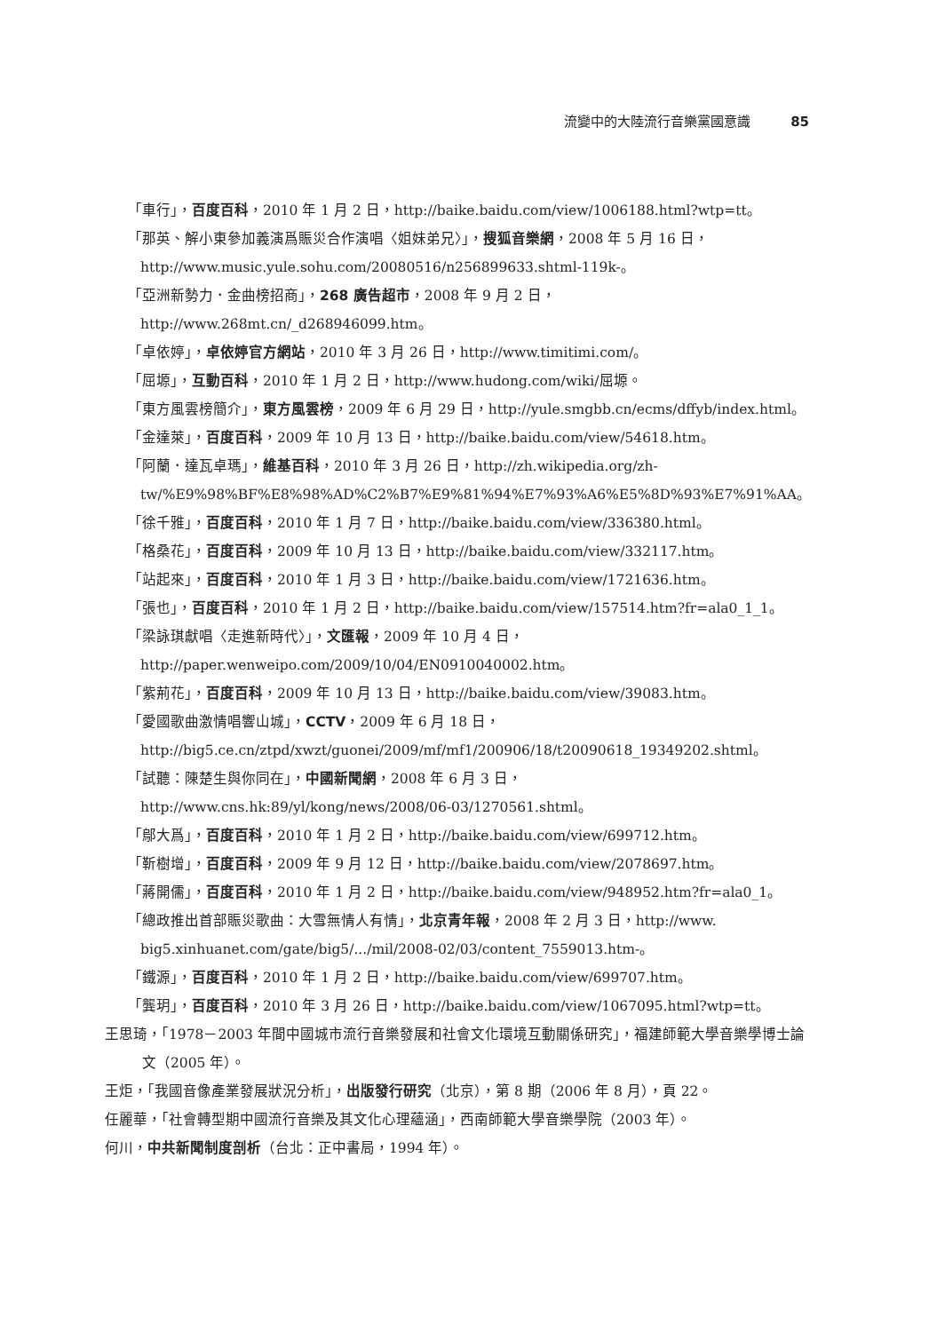流變中的大陸流行音樂黨國意識 85
「車行」，百度百科，2010 年 1 月 2 日，http://baike.baidu.com/view/1006188.html?wtp=tt。
「那英、解小東參加義演爲賑災合作演唱〈姐妹弟兄〉」，搜狐音樂網，2008 年 5 月 16 日，http://www.music.yule.sohu.com/20080516/n256899633.shtml-119k-。
「亞洲新勢力．金曲榜招商」，268 廣告超市，2008 年 9 月 2 日，http://www.268mt.cn/_d268946099.htm。
「卓依婷」，卓依婷官方網站，2010 年 3 月 26 日，http://www.timitimi.com/。
「屈塬」，互動百科，2010 年 1 月 2 日，http://www.hudong.com/wiki/屈塬。
「東方風雲榜簡介」，東方風雲榜，2009 年 6 月 29 日，http://yule.smgbb.cn/ecms/dffyb/index.html。
「金達萊」，百度百科，2009 年 10 月 13 日，http://baike.baidu.com/view/54618.htm。
「阿蘭．達瓦卓瑪」，維基百科，2010 年 3 月 26 日，http://zh.wikipedia.org/zh-tw/%E9%98%BF%E8%98%AD%C2%B7%E9%81%94%E7%93%A6%E5%8D%93%E7%91%AA。
「徐千雅」，百度百科，2010 年 1 月 7 日，http://baike.baidu.com/view/336380.html。
「格桑花」，百度百科，2009 年 10 月 13 日，http://baike.baidu.com/view/332117.htm。
「站起來」，百度百科，2010 年 1 月 3 日，http://baike.baidu.com/view/1721636.htm。
「張也」，百度百科，2010 年 1 月 2 日，http://baike.baidu.com/view/157514.htm?fr=ala0_1_1。
「梁詠琪獻唱〈走進新時代〉」，文匯報，2009 年 10 月 4 日，http://paper.wenweipo.com/2009/10/04/EN0910040002.htm。
「紫荊花」，百度百科，2009 年 10 月 13 日，http://baike.baidu.com/view/39083.htm。
「愛國歌曲激情唱響山城」，CCTV，2009 年 6 月 18 日，http://big5.ce.cn/ztpd/xwzt/guonei/2009/mf/mf1/200906/18/t20090618_19349202.shtml。
「試聽：陳楚生與你同在」，中國新聞網，2008 年 6 月 3 日，http://www.cns.hk:89/yl/kong/news/2008/06-03/1270561.shtml。
「鄔大爲」，百度百科，2010 年 1 月 2 日，http://baike.baidu.com/view/699712.htm。
「靳樹增」，百度百科，2009 年 9 月 12 日，http://baike.baidu.com/view/2078697.htm。
「蔣開儒」，百度百科，2010 年 1 月 2 日，http://baike.baidu.com/view/948952.htm?fr=ala0_1。
「總政推出首部賑災歌曲：大雪無情人有情」，北京青年報，2008 年 2 月 3 日，http://www. big5.xinhuanet.com/gate/big5/.../mil/2008-02/03/content_7559013.htm-。
「鐵源」，百度百科，2010 年 1 月 2 日，http://baike.baidu.com/view/699707.htm。
「龔玥」，百度百科，2010 年 3 月 26 日，http://baike.baidu.com/view/1067095.html?wtp=tt。
王思琦，「1978－2003 年間中國城市流行音樂發展和社會文化環境互動關係研究」，福建師範大學音樂學博士論文（2005 年）。
王炬，「我國音像產業發展狀況分析」，出版發行研究（北京），第 8 期（2006 年 8 月），頁 22。
任麗華，「社會轉型期中國流行音樂及其文化心理蘊涵」，西南師範大學音樂學院（2003 年）。
何川，中共新聞制度剖析（台北：正中書局，1994 年）。